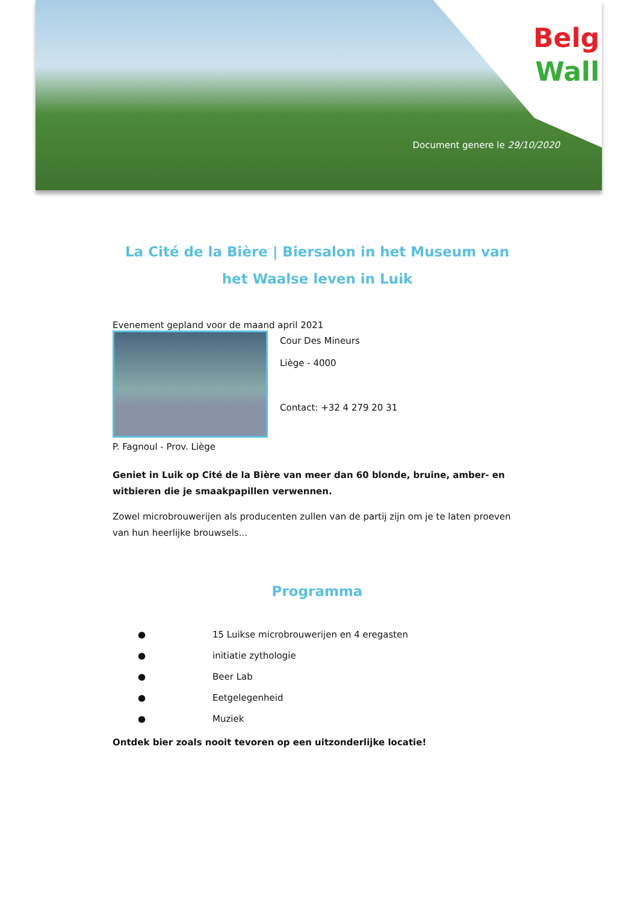Belg
Wall
Document genere le 29/10/2020
La Cité de la Bière | Biersalon in het Museum van het Waalse leven in Luik
Evenement gepland voor de maand april 2021
P. Fagnoul - Prov. Liège
Cour Des Mineurs
Liège - 4000
Contact: +32 4 279 20 31
Geniet in Luik op Cité de la Bière van meer dan 60 blonde, bruine, amber- en witbieren die je smaakpapillen verwennen.
Zowel microbrouwerijen als producenten zullen van de partij zijn om je te laten proeven van hun heerlijke brouwsels...
Programma
● 15 Luikse microbrouwerijen en 4 eregasten
● initiatie zythologie
● Beer Lab
● Eetgelegenheid
● Muziek
Ontdek bier zoals nooit tevoren op een uitzonderlijke locatie!